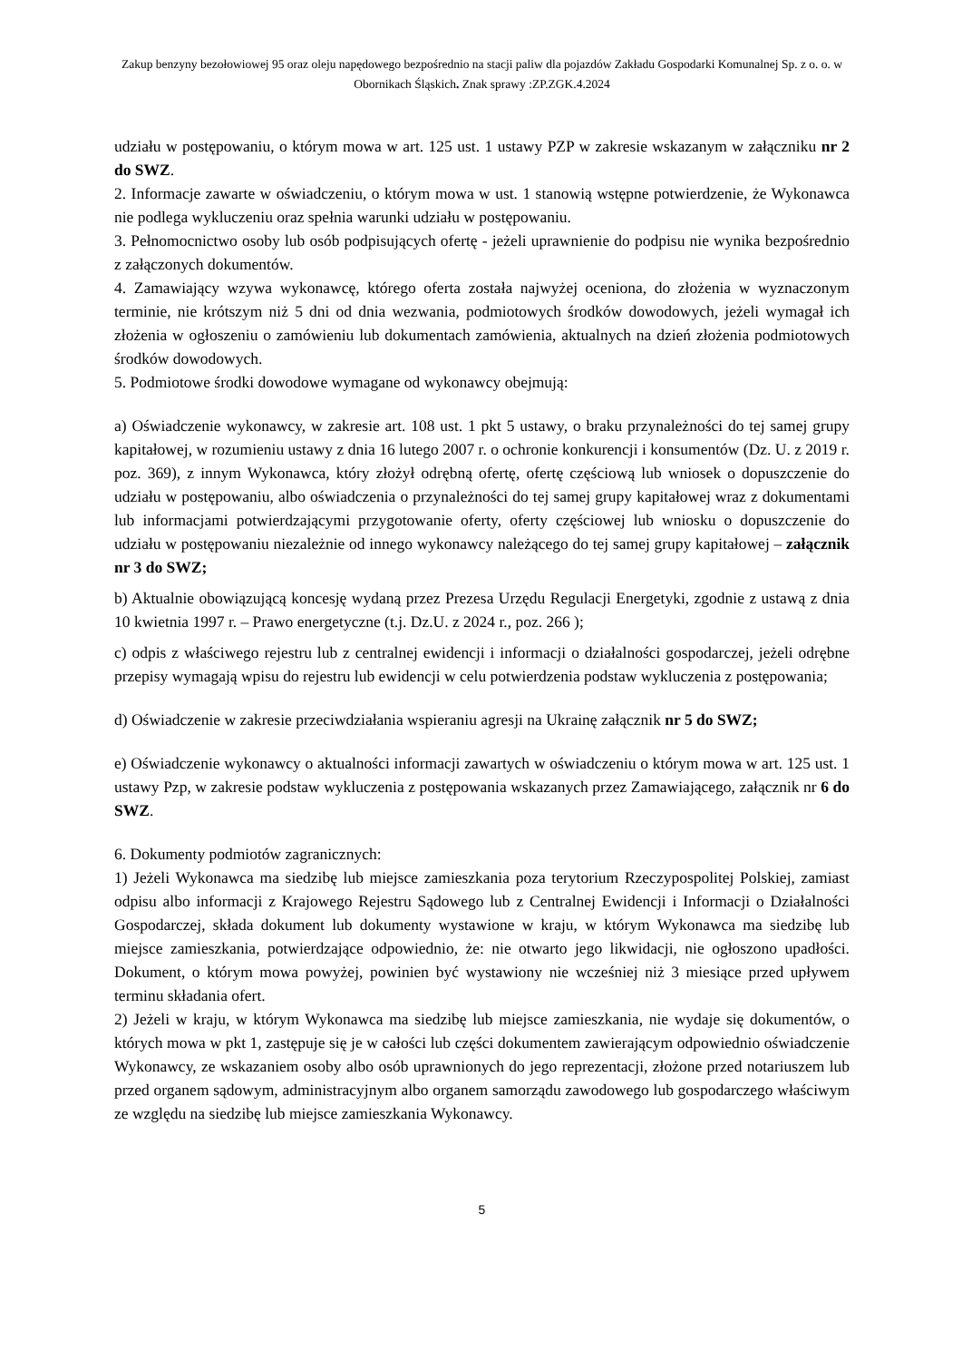Zakup benzyny bezołowiowej 95 oraz oleju napędowego bezpośrednio na stacji paliw dla pojazdów Zakładu Gospodarki Komunalnej Sp. z o. o. w Obornikach Śląskich. Znak sprawy :ZP.ZGK.4.2024
udziału w postępowaniu, o którym mowa w art. 125 ust. 1 ustawy PZP w zakresie wskazanym w załączniku nr 2 do SWZ.
2. Informacje zawarte w oświadczeniu, o którym mowa w ust. 1 stanowią wstępne potwierdzenie, że Wykonawca nie podlega wykluczeniu oraz spełnia warunki udziału w postępowaniu.
3. Pełnomocnictwo osoby lub osób podpisujących ofertę - jeżeli uprawnienie do podpisu nie wynika bezpośrednio z załączonych dokumentów.
4. Zamawiający wzywa wykonawcę, którego oferta została najwyżej oceniona, do złożenia w wyznaczonym terminie, nie krótszym niż 5 dni od dnia wezwania, podmiotowych środków dowodowych, jeżeli wymagał ich złożenia w ogłoszeniu o zamówieniu lub dokumentach zamówienia, aktualnych na dzień złożenia podmiotowych środków dowodowych.
5. Podmiotowe środki dowodowe wymagane od wykonawcy obejmują:
a) Oświadczenie wykonawcy, w zakresie art. 108 ust. 1 pkt 5 ustawy, o braku przynależności do tej samej grupy kapitałowej, w rozumieniu ustawy z dnia 16 lutego 2007 r. o ochronie konkurencji i konsumentów (Dz. U. z 2019 r. poz. 369), z innym Wykonawca, który złożył odrębną ofertę, ofertę częściową lub wniosek o dopuszczenie do udziału w postępowaniu, albo oświadczenia o przynależności do tej samej grupy kapitałowej wraz z dokumentami lub informacjami potwierdzającymi przygotowanie oferty, oferty częściowej lub wniosku o dopuszczenie do udziału w postępowaniu niezależnie od innego wykonawcy należącego do tej samej grupy kapitałowej – załącznik nr 3 do SWZ;
b) Aktualnie obowiązującą koncesję wydaną przez Prezesa Urzędu Regulacji Energetyki, zgodnie z ustawą z dnia 10 kwietnia 1997 r. – Prawo energetyczne (t.j. Dz.U. z 2024 r., poz. 266 );
c) odpis z właściwego rejestru lub z centralnej ewidencji i informacji o działalności gospodarczej, jeżeli odrębne przepisy wymagają wpisu do rejestru lub ewidencji w celu potwierdzenia podstaw wykluczenia z postępowania;
d) Oświadczenie w zakresie przeciwdziałania wspieraniu agresji na Ukrainę załącznik nr 5 do SWZ;
e) Oświadczenie wykonawcy o aktualności informacji zawartych w oświadczeniu o którym mowa w art. 125 ust. 1 ustawy Pzp, w zakresie podstaw wykluczenia z postępowania wskazanych przez Zamawiającego, załącznik nr 6 do SWZ.
6. Dokumenty podmiotów zagranicznych:
1) Jeżeli Wykonawca ma siedzibę lub miejsce zamieszkania poza terytorium Rzeczypospolitej Polskiej, zamiast odpisu albo informacji z Krajowego Rejestru Sądowego lub z Centralnej Ewidencji i Informacji o Działalności Gospodarczej, składa dokument lub dokumenty wystawione w kraju, w którym Wykonawca ma siedzibę lub miejsce zamieszkania, potwierdzające odpowiednio, że: nie otwarto jego likwidacji, nie ogłoszono upadłości. Dokument, o którym mowa powyżej, powinien być wystawiony nie wcześniej niż 3 miesiące przed upływem terminu składania ofert.
2) Jeżeli w kraju, w którym Wykonawca ma siedzibę lub miejsce zamieszkania, nie wydaje się dokumentów, o których mowa w pkt 1, zastępuje się je w całości lub części dokumentem zawierającym odpowiednio oświadczenie Wykonawcy, ze wskazaniem osoby albo osób uprawnionych do jego reprezentacji, złożone przed notariuszem lub przed organem sądowym, administracyjnym albo organem samorządu zawodowego lub gospodarczego właściwym ze względu na siedzibę lub miejsce zamieszkania Wykonawcy.
5